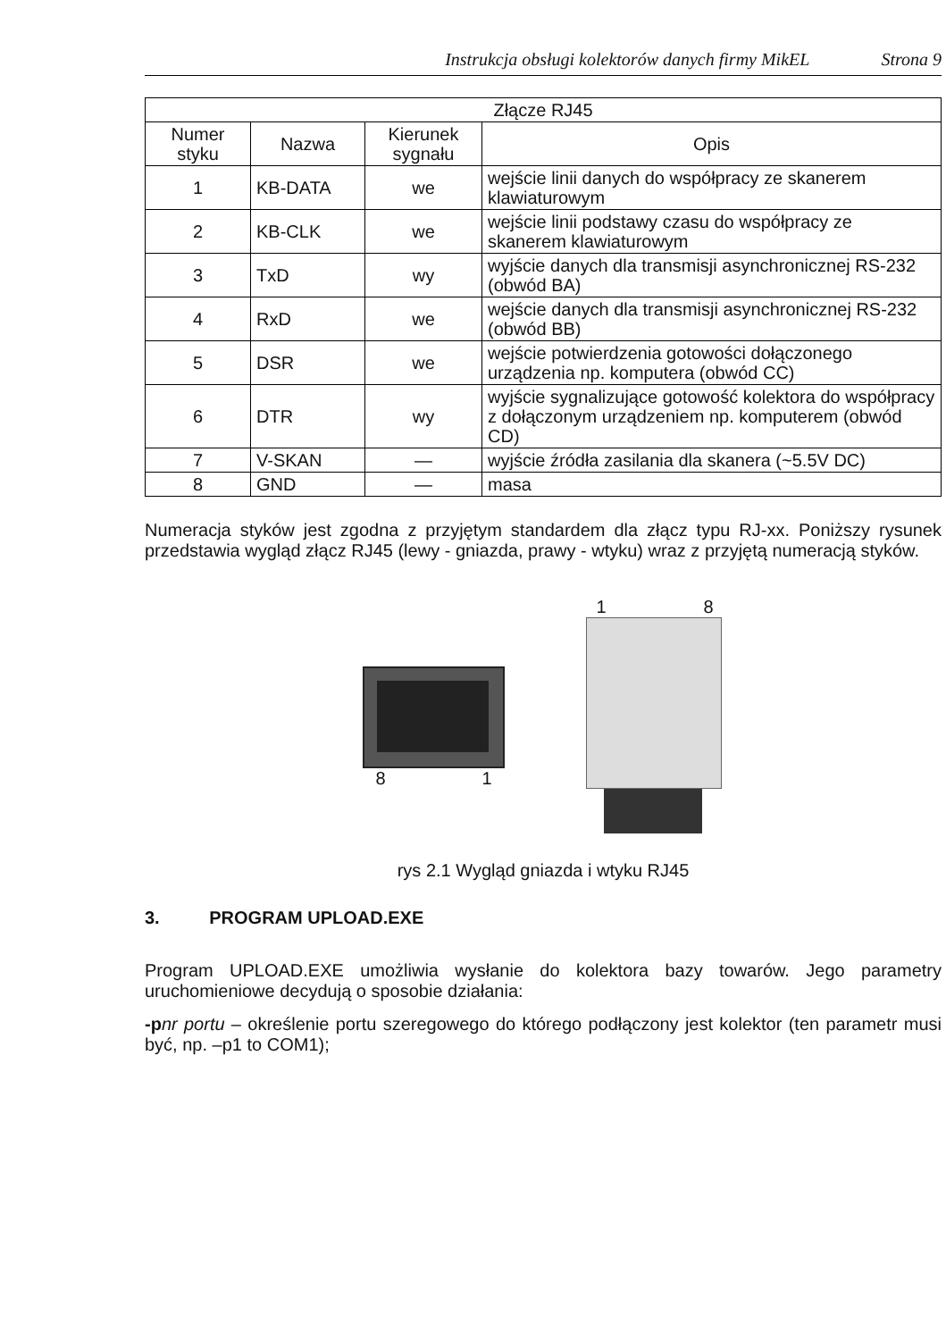Instrukcja obsługi kolektorów danych firmy MikEL Strona 9
| Złącze RJ45 | | | |
| --- | --- | --- | --- |
| Numer styku | Nazwa | Kierunek sygnału | Opis |
| 1 | KB-DATA | we | wejście linii danych do współpracy ze skanerem klawiaturowym |
| 2 | KB-CLK | we | wejście linii podstawy czasu do współpracy ze skanerem klawiaturowym |
| 3 | TxD | wy | wyjście danych dla transmisji asynchronicznej RS-232 (obwód BA) |
| 4 | RxD | we | wejście danych dla transmisji asynchronicznej RS-232 (obwód BB) |
| 5 | DSR | we | wejście potwierdzenia gotowości dołączonego urządzenia np. komputera (obwód CC) |
| 6 | DTR | wy | wyjście sygnalizujące gotowość kolektora do współpracy z dołączonym urządzeniem np. komputerem (obwód CD) |
| 7 | V-SKAN | — | wyjście źródła zasilania dla skanera (~5.5V DC) |
| 8 | GND | — | masa |
Numeracja styków jest zgodna z przyjętym standardem dla złącz typu RJ-xx. Poniższy rysunek przedstawia wygląd złącz RJ45 (lewy - gniazda, prawy - wtyku) wraz z przyjętą numeracją styków.
8 1
1 8
rys 2.1 Wygląd gniazda i wtyku RJ45
3. PROGRAM UPLOAD.EXE
Program UPLOAD.EXE umożliwia wysłanie do kolektora bazy towarów. Jego parametry uruchomieniowe decydują o sposobie działania:
-p nr portu – określenie portu szeregowego do którego podłączony jest kolektor (ten parametr musi być, np. –p1 to COM1);